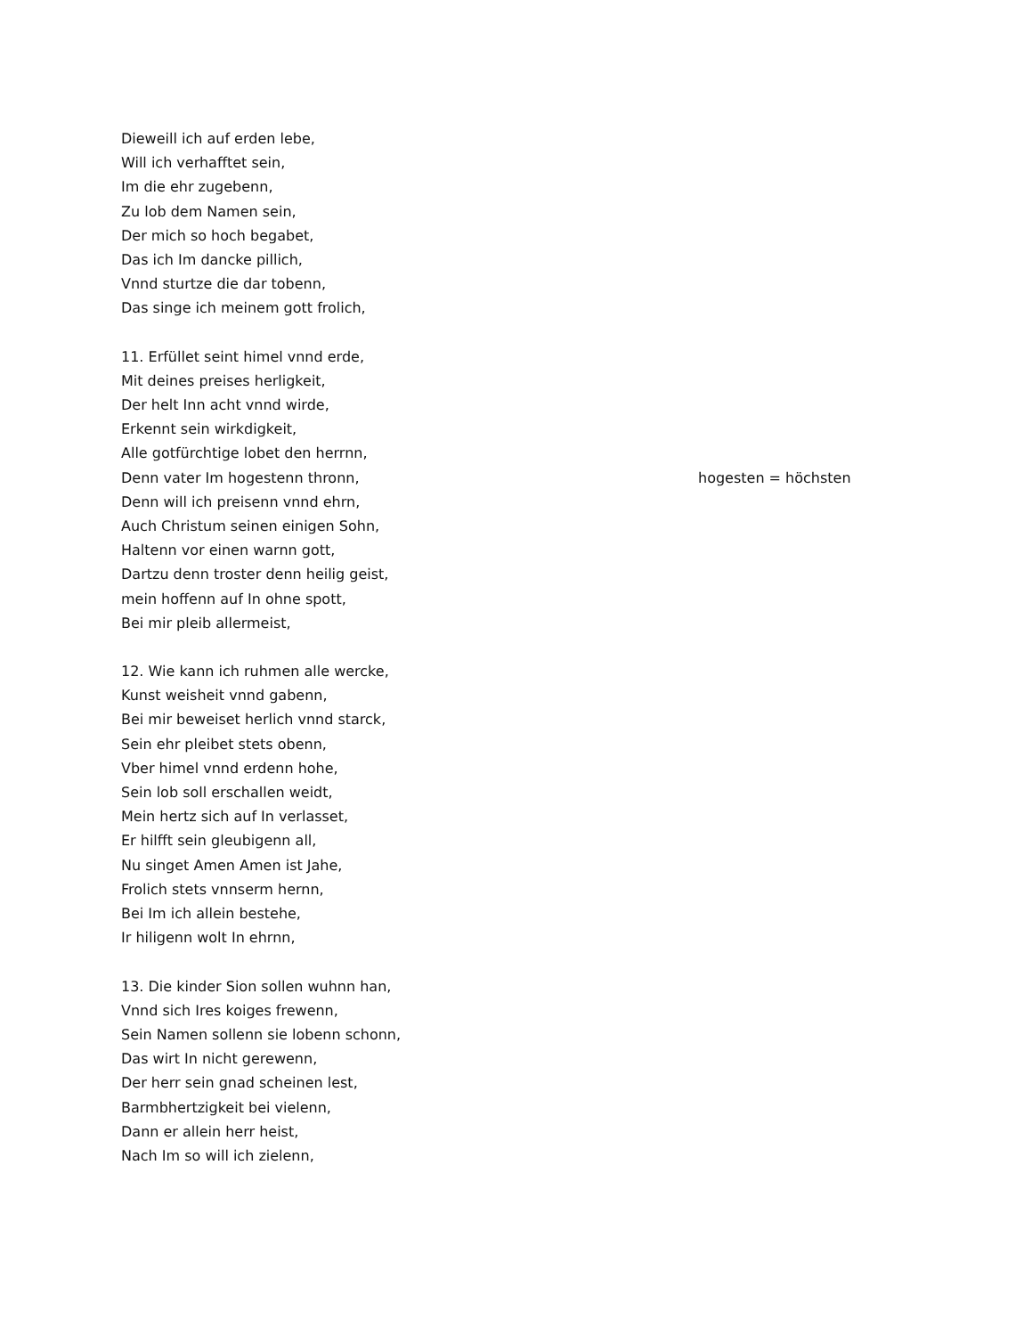Dieweill ich auf erden lebe,
Will ich verhafftet sein,
Im die ehr zugebenn,
Zu lob dem Namen sein,
Der mich so hoch begabet,
Das ich Im dancke pillich,
Vnnd sturtze die dar tobenn,
Das singe ich meinem gott frolich,
11. Erfüllet seint himel vnnd erde,
Mit deines preises herligkeit,
Der helt Inn acht vnnd wirde,
Erkennt sein wirkdigkeit,
Alle gotfürchtige lobet den herrnn,
Denn vater Im hogestenn thronn, hogesten = höchsten
Denn will ich preisenn vnnd ehrn,
Auch Christum seinen einigen Sohn,
Haltenn vor einen warnn gott,
Dartzu denn troster denn heilig geist,
mein hoffenn auf In ohne spott,
Bei mir pleib allermeist,
12. Wie kann ich ruhmen alle wercke,
Kunst weisheit vnnd gabenn,
Bei mir beweiset herlich vnnd starck,
Sein ehr pleibet stets obenn,
Vber himel vnnd erdenn hohe,
Sein lob soll erschallen weidt,
Mein hertz sich auf In verlasset,
Er hilfft sein gleubigenn all,
Nu singet Amen Amen ist Jahe,
Frolich stets vnnserm hernn,
Bei Im ich allein bestehe,
Ir hiligenn wolt In ehrnn,
13. Die kinder Sion sollen wuhnn han,
Vnnd sich Ires koiges frewenn,
Sein Namen sollenn sie lobenn schonn,
Das wirt In nicht gerewenn,
Der herr sein gnad scheinen lest,
Barmbhertzigkeit bei vielenn,
Dann er allein herr heist,
Nach Im so will ich zielenn,